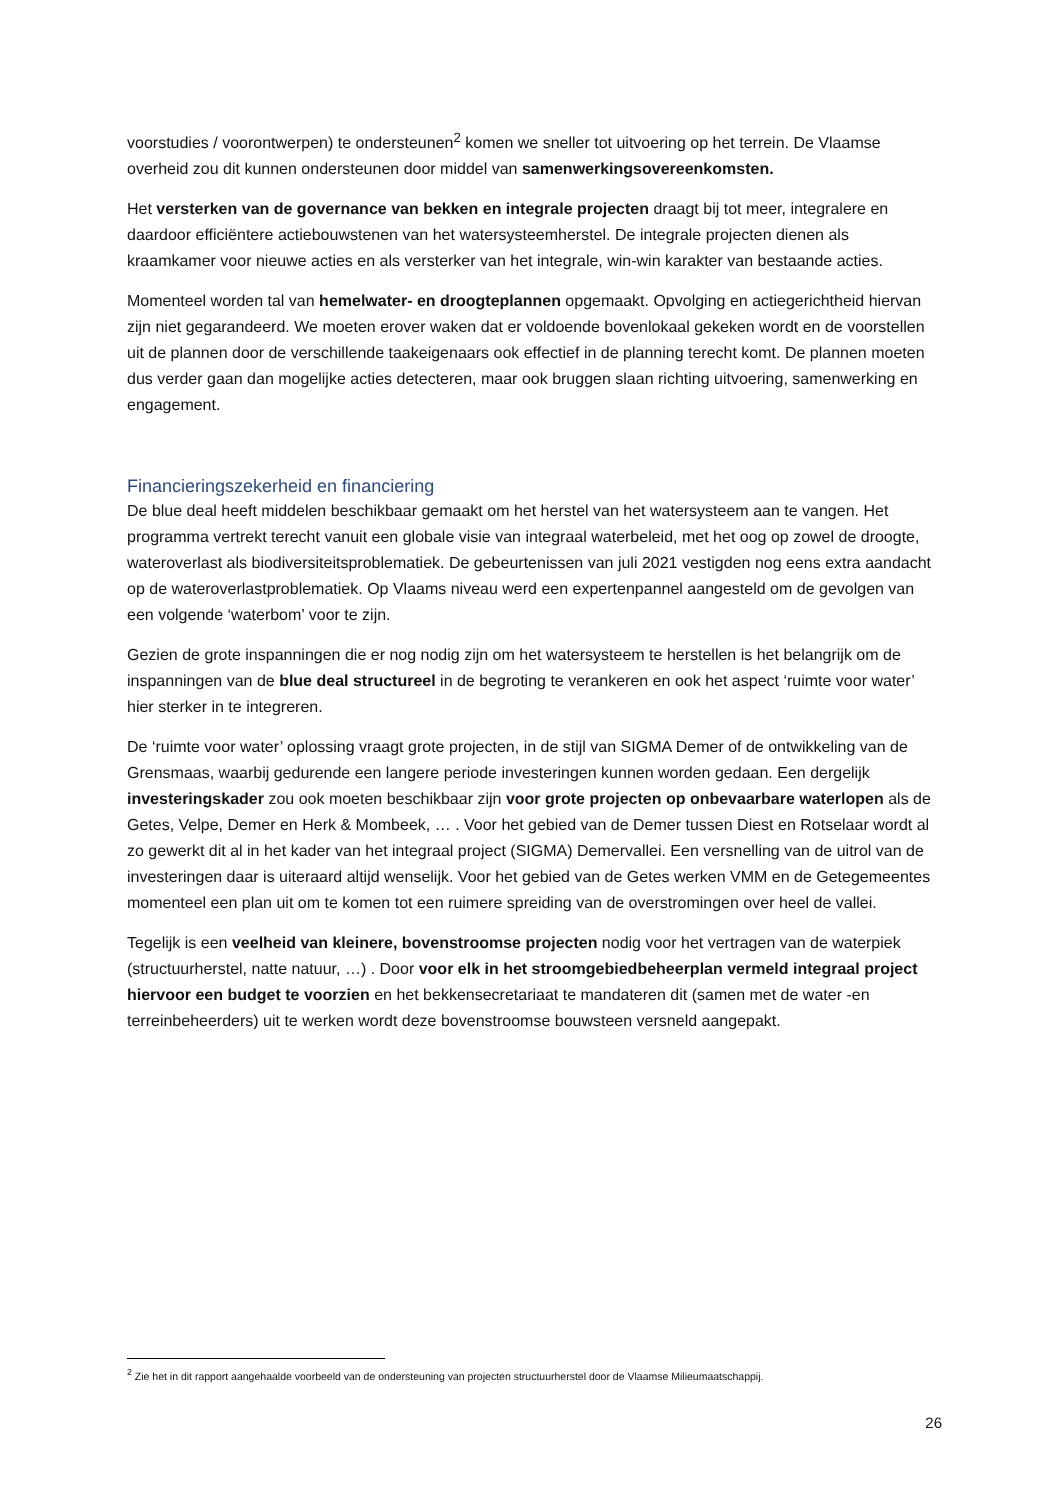voorstudies / voorontwerpen) te ondersteunen<sup>2</sup> komen we sneller tot uitvoering op het terrein. De Vlaamse overheid zou dit kunnen ondersteunen door middel van samenwerkingsovereenkomsten.
Het versterken van de governance van bekken en integrale projecten draagt bij tot meer, integralere en daardoor efficiëntere actiebouwstenen van het watersysteemherstel. De integrale projecten dienen als kraamkamer voor nieuwe acties en als versterker van het integrale, win-win karakter van bestaande acties.
Momenteel worden tal van hemelwater- en droogteplannen opgemaakt. Opvolging en actiegerichtheid hiervan zijn niet gegarandeerd. We moeten erover waken dat er voldoende bovenlokaal gekeken wordt en de voorstellen uit de plannen door de verschillende taakeigenaars ook effectief in de planning terecht komt. De plannen moeten dus verder gaan dan mogelijke acties detecteren, maar ook bruggen slaan richting uitvoering, samenwerking en engagement.
Financieringszekerheid en financiering
De blue deal heeft middelen beschikbaar gemaakt om het herstel van het watersysteem aan te vangen. Het programma vertrekt terecht vanuit een globale visie van integraal waterbeleid, met het oog op zowel de droogte, wateroverlast als biodiversiteitsproblematiek. De gebeurtenissen van juli 2021 vestigden nog eens extra aandacht op de wateroverlastproblematiek. Op Vlaams niveau werd een expertenpannel aangesteld om de gevolgen van een volgende ‘waterbom’ voor te zijn.
Gezien de grote inspanningen die er nog nodig zijn om het watersysteem te herstellen is het belangrijk om de inspanningen van de blue deal structureel in de begroting te verankeren en ook het aspect ‘ruimte voor water’ hier sterker in te integreren.
De ‘ruimte voor water’ oplossing vraagt grote projecten, in de stijl van SIGMA Demer of de ontwikkeling van de Grensmaas, waarbij gedurende een langere periode investeringen kunnen worden gedaan. Een dergelijk investeringskader zou ook moeten beschikbaar zijn voor grote projecten op onbevaarbare waterlopen als de Getes, Velpe, Demer en Herk & Mombeek, … . Voor het gebied van de Demer tussen Diest en Rotselaar wordt al zo gewerkt dit al in het kader van het integraal project (SIGMA) Demervallei. Een versnelling van de uitrol van de investeringen daar is uiteraard altijd wenselijk. Voor het gebied van de Getes werken VMM en de Getegemeentes momenteel een plan uit om te komen tot een ruimere spreiding van de overstromingen over heel de vallei.
Tegelijk is een veelheid van kleinere, bovenstroomse projecten nodig voor het vertragen van de waterpiek (structuurherstel, natte natuur, …) . Door voor elk in het stroomgebiedbeheerplan vermeld integraal project hiervoor een budget te voorzien en het bekkensecretariaat te mandateren dit (samen met de water -en terreinbeheerders) uit te werken wordt deze bovenstroomse bouwsteen versneld aangepakt.
<sup>2</sup> Zie het in dit rapport aangehaalde voorbeeld van de ondersteuning van projecten structuurherstel door de Vlaamse Milieumaatschappij.
26